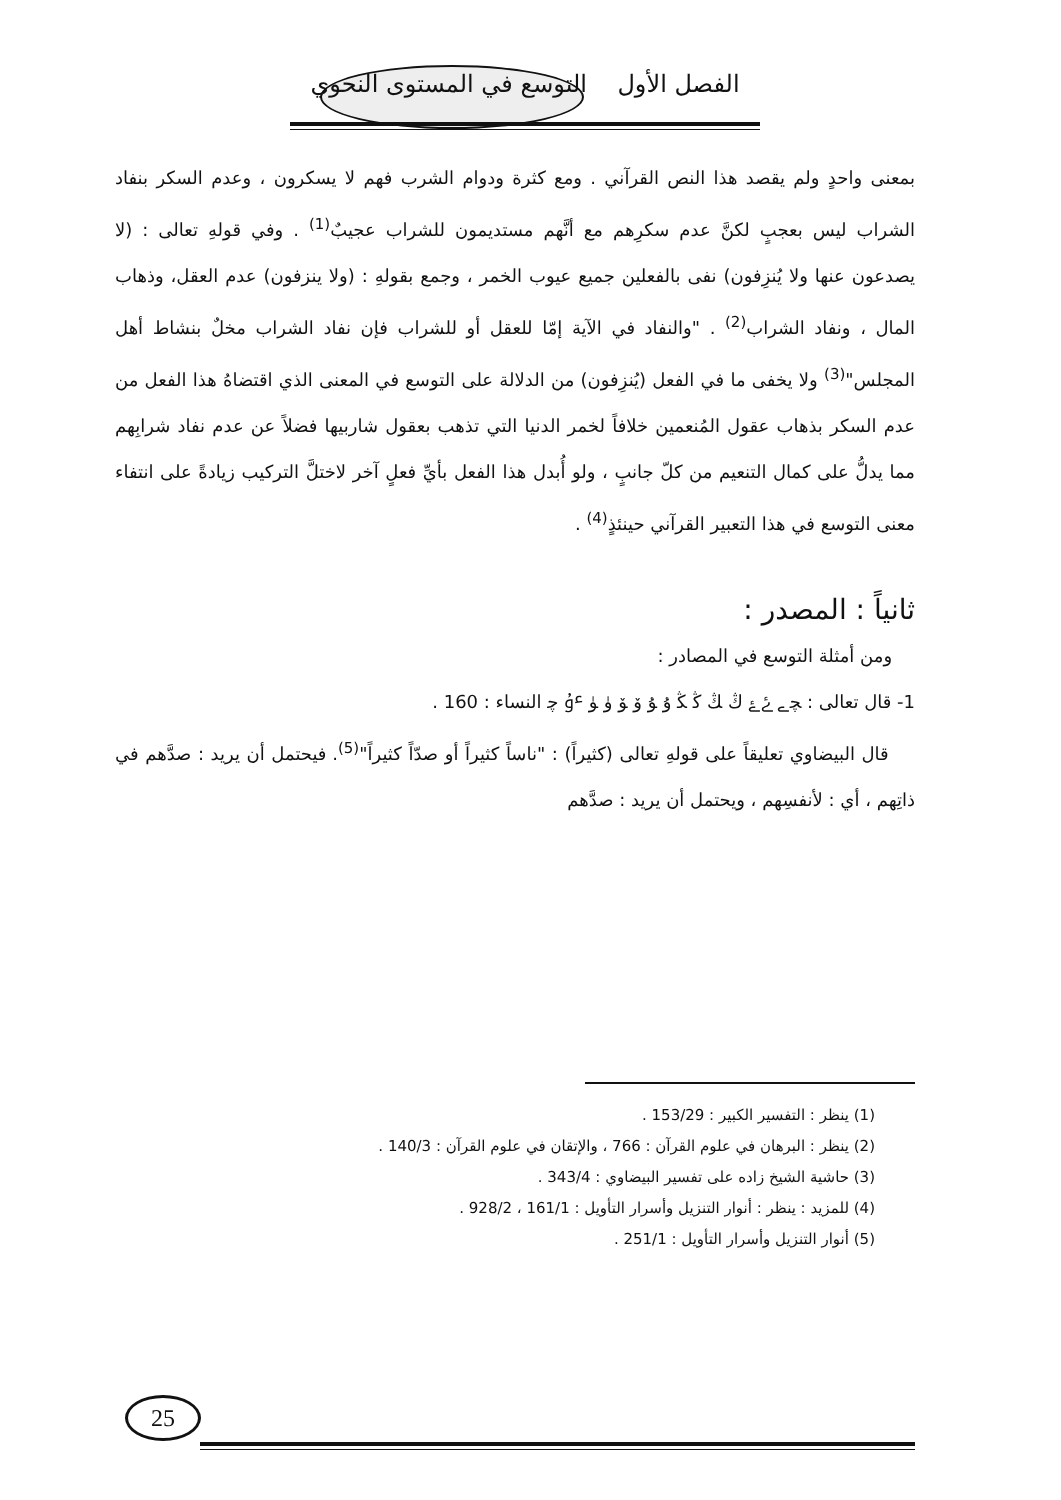الفصل الأول التوسع في المستوى النحوي
بمعنى واحدٍ ولم يقصد هذا النص القرآني . ومع كثرة ودوام الشرب فهم لا يسكرون ، وعدم السكر بنفاد الشراب ليس بعجبٍ لكنَّ عدم سكرِهم مع أنَّهم مستديمون للشراب عجيبٌ<sup>(1)</sup> . وفي قولهِ تعالى : (لا يصدعون عنها ولا يُنزِفون) نفى بالفعلين جميع عيوب الخمر ، وجمع بقولهِ : (ولا ينزفون) عدم العقل، وذهاب المال ، ونفاد الشراب<sup>(2)</sup> . "والنفاد في الآية إمّا للعقل أو للشراب فإن نفاد الشراب مخلٌ بنشاط أهل المجلس"<sup>(3)</sup> ولا يخفى ما في الفعل (يُنزِفون) من الدلالة على التوسع في المعنى الذي اقتضاهُ هذا الفعل من عدم السكر بذهاب عقول المُنعمين خلافاً لخمر الدنيا التي تذهب بعقول شاربيها فضلاً عن عدم نفاد شرابِهم مما يدلُّ على كمال التنعيم من كلّ جانبٍ ، ولو أُبدل هذا الفعل بأيِّ فعلٍ آخر لاختلَّ التركيب زيادةً على انتفاء معنى التوسع في هذا التعبير القرآني حينئذٍ<sup>(4)</sup> .
ثانياً : المصدر :
ومن أمثلة التوسع في المصادر :
1- قال تعالى : ﭽ ﮯ ﮰ ﮱ ﯓ ﯔ ﯕ ﯖ ﯗ ﯘ ﯙ ﯚ ﯛ ﯜ ﯝ ﭼ النساء : 160 .
قال البيضاوي تعليقاً على قولهِ تعالى (كثيراً) : "ناساً كثيراً أو صدّاً كثيراً"<sup>(5)</sup>. فيحتمل أن يريد : صدَّهم في ذاتِهم ، أي : لأنفسِهم ، ويحتمل أن يريد : صدَّهم
(1) ينظر : التفسير الكبير : 153/29 .
(2) ينظر : البرهان في علوم القرآن : 766 ، والإتقان في علوم القرآن : 140/3 .
(3) حاشية الشيخ زاده على تفسير البيضاوي : 343/4 .
(4) للمزيد : ينظر : أنوار التنزيل وأسرار التأويل : 161/1 ، 928/2 .
(5) أنوار التنزيل وأسرار التأويل : 251/1 .
25